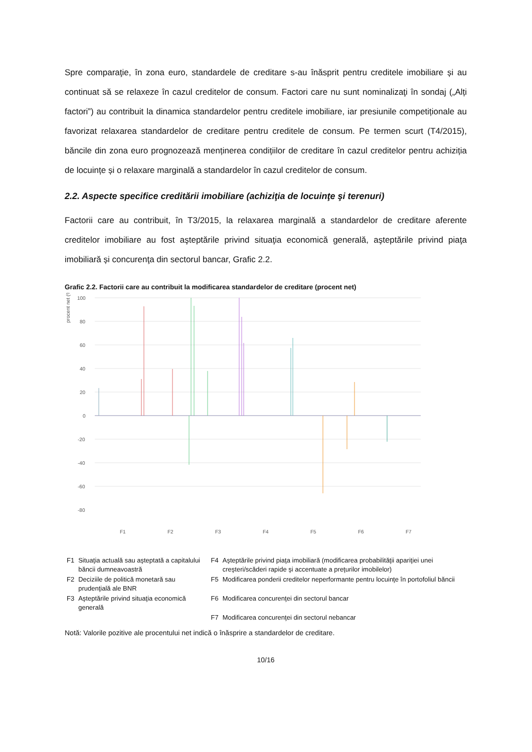Spre comparaţie, în zona euro, standardele de creditare s-au înăsprit pentru creditele imobiliare și au continuat să se relaxeze în cazul creditelor de consum. Factori care nu sunt nominalizaţi în sondaj („Alți factori”) au contribuit la dinamica standardelor pentru creditele imobiliare, iar presiunile competiționale au favorizat relaxarea standardelor de creditare pentru creditele de consum. Pe termen scurt (T4/2015), băncile din zona euro prognozează menținerea condițiilor de creditare în cazul creditelor pentru achiziția de locuințe și o relaxare marginală a standardelor în cazul creditelor de consum.
2.2. Aspecte specifice creditării imobiliare (achiziţia de locuinţe şi terenuri)
Factorii care au contribuit, în T3/2015, la relaxarea marginală a standardelor de creditare aferente creditelor imobiliare au fost aşteptările privind situaţia economică generală, aşteptările privind piaţa imobiliară și concurenţa din sectorul bancar, Grafic 2.2.
Grafic 2.2. Factorii care au contribuit la modificarea standardelor de creditare (procent net)
procent net (%)
100
80
60
40
20
0
-20
-40
-60
-80
F1
F2
F3
F4
F5
F6
F7
| F1 | Situaţia actuală sau aşteptată a capitalului băncii dumneavoastră | F4 | Aşteptările privind piaţa imobiliară (modificarea probabilităţii apariţiei unei creşteri/scăderi rapide şi accentuate a preţurilor imobilelor) |
| F2 | Deciziile de politică monetară sau prudenţială ale BNR | F5 | Modificarea ponderii creditelor neperformante pentru locuinţe în portofoliul băncii |
| F3 | Aşteptările privind situaţia economică generală | F6 | Modificarea concurenţei din sectorul bancar |
| | | F7 | Modificarea concurenţei din sectorul nebancar |
Notă: Valorile pozitive ale procentului net indică o înăsprire a standardelor de creditare.
10/16